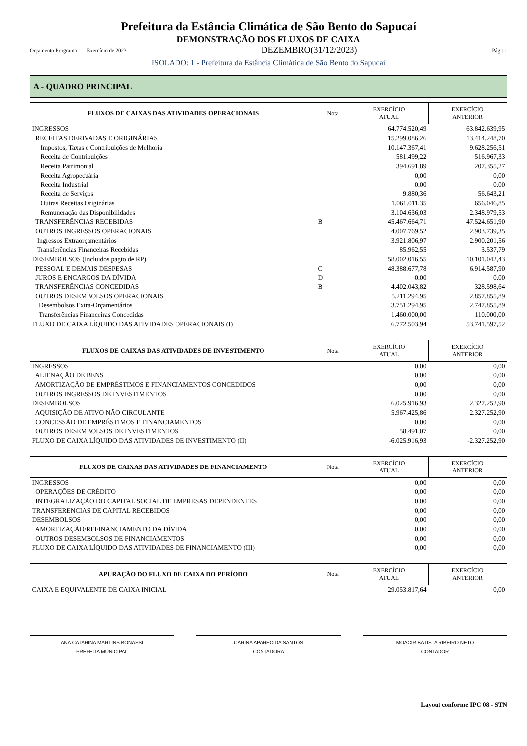Prefeitura da Estância Climática de São Bento do Sapucaí
DEMONSTRAÇÃO DOS FLUXOS DE CAIXA
Orçamento Programa - Exercício de 2023 DEZEMBRO(31/12/2023) Pág.: 1
ISOLADO: 1 - Prefeitura da Estância Climática de São Bento do Sapucaí
A - QUADRO PRINCIPAL
| FLUXOS DE CAIXAS DAS ATIVIDADES OPERACIONAIS | Nota | EXERCÍCIO ATUAL | EXERCÍCIO ANTERIOR |
| --- | --- | --- | --- |
| INGRESSOS | | 64.774.520,49 | 63.842.639,95 |
| RECEITAS DERIVADAS E ORIGINÁRIAS | | 15.299.086,26 | 13.414.248,70 |
| Impostos, Taxas e Contribuições de Melhoria | | 10.147.367,41 | 9.628.256,51 |
| Receita de Contribuições | | 581.499,22 | 516.967,33 |
| Receita Patrimonial | | 394.691,89 | 207.355,27 |
| Receita Agropecuária | | 0,00 | 0,00 |
| Receita Industrial | | 0,00 | 0,00 |
| Receita de Serviços | | 9.880,36 | 56.643,21 |
| Outras Receitas Originárias | | 1.061.011,35 | 656.046,85 |
| Remuneração das Disponibilidades | | 3.104.636,03 | 2.348.979,53 |
| TRANSFERÊNCIAS RECEBIDAS | B | 45.467.664,71 | 47.524.651,90 |
| OUTROS INGRESSOS OPERACIONAIS | | 4.007.769,52 | 2.903.739,35 |
| Ingressos Extraorçamentários | | 3.921.806,97 | 2.900.201,56 |
| Transferências Financeiras Recebidas | | 85.962,55 | 3.537,79 |
| DESEMBOLSOS (Incluidos pagto de RP) | | 58.002.016,55 | 10.101.042,43 |
| PESSOAL E DEMAIS DESPESAS | C | 48.388.677,78 | 6.914.587,90 |
| JUROS E ENCARGOS DA DÍVIDA | D | 0,00 | 0,00 |
| TRANSFERÊNCIAS CONCEDIDAS | B | 4.402.043,82 | 328.598,64 |
| OUTROS DESEMBOLSOS OPERACIONAIS | | 5.211.294,95 | 2.857.855,89 |
| Desembolsos Extra-Orçamentários | | 3.751.294,95 | 2.747.855,89 |
| Transferências Financeiras Concedidas | | 1.460.000,00 | 110.000,00 |
| FLUXO DE CAIXA LÍQUIDO DAS ATIVIDADES OPERACIONAIS (I) | | 6.772.503,94 | 53.741.597,52 |
| FLUXOS DE CAIXAS DAS ATIVIDADES DE INVESTIMENTO | Nota | EXERCÍCIO ATUAL | EXERCÍCIO ANTERIOR |
| --- | --- | --- | --- |
| INGRESSOS | | 0,00 | 0,00 |
| ALIENAÇÃO DE BENS | | 0,00 | 0,00 |
| AMORTIZAÇÃO DE EMPRÉSTIMOS E FINANCIAMENTOS CONCEDIDOS | | 0,00 | 0,00 |
| OUTROS INGRESSOS DE INVESTIMENTOS | | 0,00 | 0,00 |
| DESEMBOLSOS | | 6.025.916,93 | 2.327.252,90 |
| AQUISIÇÃO DE ATIVO NÃO CIRCULANTE | | 5.967.425,86 | 2.327.252,90 |
| CONCESSÃO DE EMPRÉSTIMOS E FINANCIAMENTOS | | 0,00 | 0,00 |
| OUTROS DESEMBOLSOS DE INVESTIMENTOS | | 58.491,07 | 0,00 |
| FLUXO DE CAIXA LÍQUIDO DAS ATIVIDADES DE INVESTIMENTO (II) | | -6.025.916,93 | -2.327.252,90 |
| FLUXOS DE CAIXAS DAS ATIVIDADES DE FINANCIAMENTO | Nota | EXERCÍCIO ATUAL | EXERCÍCIO ANTERIOR |
| --- | --- | --- | --- |
| INGRESSOS | | 0,00 | 0,00 |
| OPERAÇÕES DE CRÉDITO | | 0,00 | 0,00 |
| INTEGRALIZAÇÃO DO CAPITAL SOCIAL DE EMPRESAS DEPENDENTES | | 0,00 | 0,00 |
| TRANSFERENCIAS DE CAPITAL RECEBIDOS | | 0,00 | 0,00 |
| DESEMBOLSOS | | 0,00 | 0,00 |
| AMORTIZAÇÃO/REFINANCIAMENTO DA DÍVIDA | | 0,00 | 0,00 |
| OUTROS DESEMBOLSOS DE FINANCIAMENTOS | | 0,00 | 0,00 |
| FLUXO DE CAIXA LÍQUIDO DAS ATIVIDADES DE FINANCIAMENTO (III) | | 0,00 | 0,00 |
| APURAÇÃO DO FLUXO DE CAIXA DO PERÍODO | Nota | EXERCÍCIO ATUAL | EXERCÍCIO ANTERIOR |
| --- | --- | --- | --- |
| CAIXA E EQUIVALENTE DE CAIXA INICIAL | | 29.053.817,64 | 0,00 |
ANA CATARINA MARTINS BONASSI
PREFEITA MUNICIPAL
CARINA APARECIDA SANTOS
CONTADORA
MOACIR BATISTA RIBEIRO NETO
CONTADOR
Layout conforme IPC 08 - STN